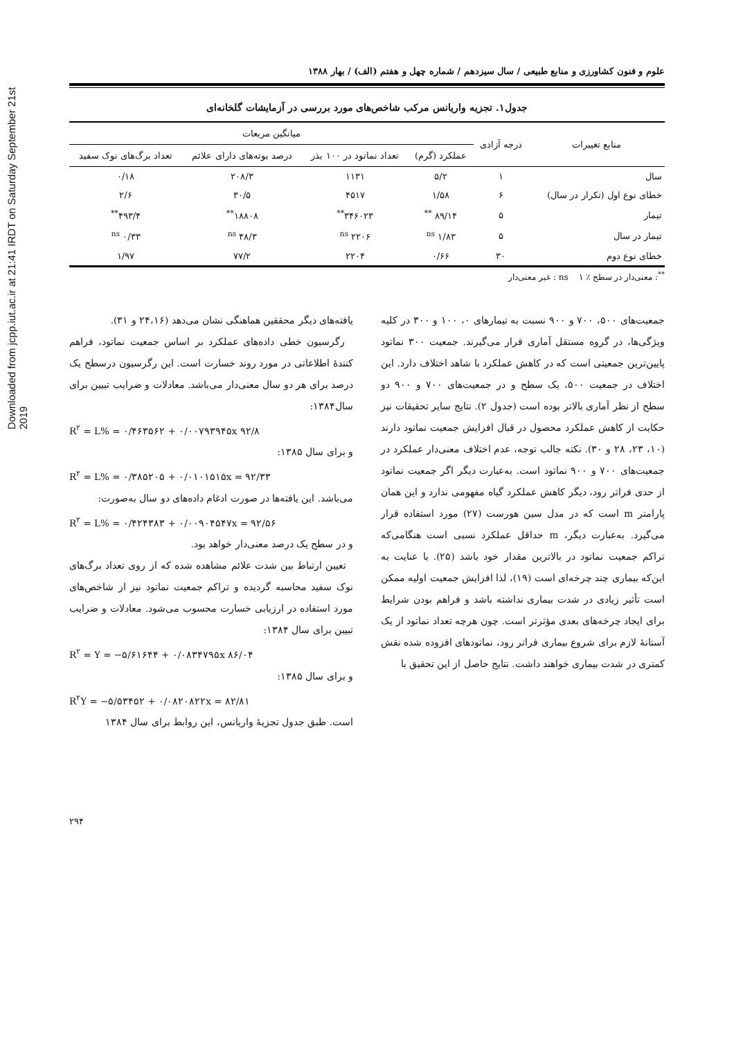Downloaded from jcpp.iut.ac.ir at 21:41 IRDT on Saturday September 21st 2019
علوم و فنون کشاورزی و منابع طبیعی / سال سیزدهم / شماره چهل و هفتم (الف) / بهار ۱۳۸۸
جدول۱. تجزیه واریانس مرکب شاخص‌های مورد بررسی در آزمایشات گلخانه‌ای
| منابع تغییرات | درجه آزادی | میانگین مربعات | | | |
| --- | --- | --- | --- | --- | --- |
| | | عملکرد (گرم) | تعداد نماتود در ۱۰۰ بذر | درصد بوته‌های دارای علائم | تعداد برگ‌های نوک سفید |
| سال | ۱ | ۵/۲ | ۱۱۳۱ | ۲۰۸/۳ | ۰/۱۸ |
| خطای نوع اول (تکرار در سال) | ۶ | ۱/۵۸ | ۴۵۱۷ | ۳۰/۵ | ۲/۶ |
| تیمار | ۵ | ۸۹/۱۴ <sup>**</sup> | ۳۴۶۰۲۳<sup>**</sup> | ۱۸۸۰۸<sup>**</sup> | ۴۹۳/۴<sup>**</sup> |
| تیمار در سال | ۵ | ۱/۸۳ <sup>ns</sup> | ۲۲۰۶ <sup>ns</sup> | ۴۸/۳ <sup>ns</sup> | ۰/۳۳ <sup>ns</sup> |
| خطای نوع دوم | ۳۰ | ۰/۶۶ | ۲۲۰۴ | ۷۷/۲ | ۱/۹۷ |
<sup>**</sup>: معنی‌دار در سطح ٪ ۱ ns : غیر معنی‌دار
جمعیت‌های ۵۰۰، ۷۰۰ و ۹۰۰ نسبت به تیمارهای ۰، ۱۰۰ و ۳۰۰ در کلیه ویژگی‌ها، در گروه مستقل آماری قرار می‌گیرند. جمعیت ۳۰۰ نماتود پایین‌ترین جمعیتی است که در کاهش عملکرد با شاهد اختلاف دارد. این اختلاف در جمعیت ۵۰۰، یک سطح و در جمعیت‌های ۷۰۰ و ۹۰۰ دو سطح از نظر آماری بالاتر بوده است (جدول ۲). نتایج سایر تحقیقات نیز حکایت از کاهش عملکرد محصول در قبال افزایش جمعیت نماتود دارند (۱۰، ۲۳، ۲۸ و ۳۰). نکته جالب توجه، عدم اختلاف معنی‌دار عملکرد در جمعیت‌های ۷۰۰ و ۹۰۰ نماتود است. به‌عبارت دیگر اگر جمعیت نماتود از حدی فراتر رود، دیگر کاهش عملکرد گیاه مفهومی ندارد و این همان پارامتر m است که در مدل سین هورست (۲۷) مورد استفاده قرار می‌گیرد. به‌عبارت دیگر، m حداقل عملکرد نسبی است هنگامی‌که تراکم جمعیت نماتود در بالاترین مقدار خود باشد (۲۵). با عنایت به این‌که بیماری چند چرخه‌ای است (۱۹)، لذا افزایش جمعیت اولیه ممکن است تأثیر زیادی در شدت بیماری نداشته باشد و فراهم بودن شرایط برای ایجاد چرخه‌های بعدی مؤثرتر است. چون هرچه تعداد نماتود از یک آستانهٔ لازم برای شروع بیماری فراتر رود، نماتودهای افزوده شده نقش کمتری در شدت بیماری خواهند داشت. نتایج حاصل از این تحقیق با
یافته‌های دیگر محققین هماهنگی نشان می‌دهد (۲۴،۱۶ و ۳۱).
رگرسیون خطی داده‌های عملکرد بر اساس جمعیت نماتود، فراهم کنندهٔ اطلاعاتی در مورد روند خسارت است. این رگرسیون درسطح یک درصد برای هر دو سال معنی‌دار می‌باشد. معادلات و ضرایب تبیین برای سال۱۳۸۴:
R<sup>۲</sup> = L% = ۰/۴۶۳۵۶۲ + ۰/۰۰۷۹۳۹۴۵x ۹۲/۸
و برای سال ۱۳۸۵:
R<sup>۲</sup> = L% = ۰/۳۸۵۲۰۵ + ۰/۰۱۰۱۵۱۵x = ۹۲/۳۳
می‌باشد. این یافته‌ها در صورت ادغام داده‌های دو سال به‌صورت:
R<sup>۲</sup> = L% = ۰/۴۲۴۳۸۳ + ۰/۰۰۹۰۴۵۴۷x = ۹۲/۵۶
و در سطح یک درصد معنی‌دار خواهد بود.
تعیین ارتباط بین شدت علائم مشاهده شده که از روی تعداد برگ‌های نوک سفید محاسبه گردیده و تراکم جمعیت نماتود نیز از شاخص‌های مورد استفاده در ارزیابی خسارت محسوب می‌شود. معادلات و ضرایب تبیین برای سال ۱۳۸۴:
R<sup>۲</sup> = Y = −۵/۶۱۶۴۴ + ۰/۰۸۳۴۷۹۵x ۸۶/۰۴
و برای سال ۱۳۸۵:
R<sup>۲</sup>Y = −۵/۵۳۴۵۲ + ۰/۰۸۲۰۸۲۲x = ۸۲/۸۱
است. طبق جدول تجزیهٔ واریانس، این روابط برای سال ۱۳۸۴
۲۹۴